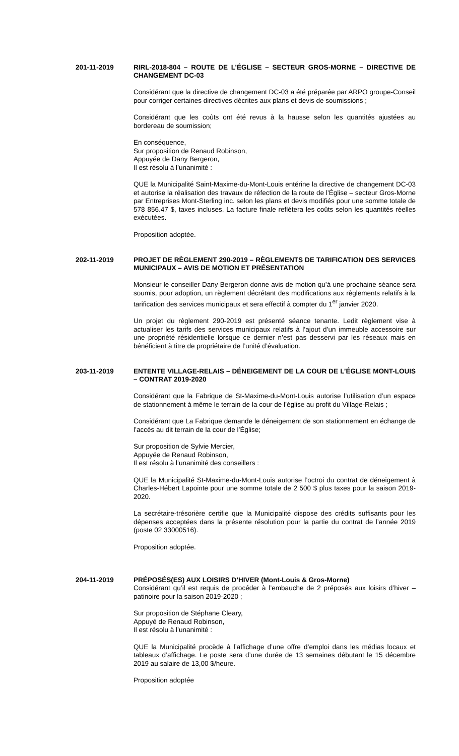201-11-2019
RIRL-2018-804 – ROUTE DE L’ÉGLISE – SECTEUR GROS-MORNE – DIRECTIVE DE CHANGEMENT DC-03
Considérant que la directive de changement DC-03 a été préparée par ARPO groupe-Conseil pour corriger certaines directives décrites aux plans et devis de soumissions ;
Considérant que les coûts ont été revus à la hausse selon les quantités ajustées au bordereau de soumission;
En conséquence,
Sur proposition de Renaud Robinson,
Appuyée de Dany Bergeron,
Il est résolu à l’unanimité :
QUE la Municipalité Saint-Maxime-du-Mont-Louis entérine la directive de changement DC-03 et autorise la réalisation des travaux de réfection de la route de l’Église – secteur Gros-Morne par Entreprises Mont-Sterling inc. selon les plans et devis modifiés pour une somme totale de 578 856.47 $, taxes incluses. La facture finale reflétera les coûts selon les quantités réelles exécutées.
Proposition adoptée.
202-11-2019
PROJET DE RÈGLEMENT 290-2019 – RÈGLEMENTS DE TARIFICATION DES SERVICES MUNICIPAUX – AVIS DE MOTION ET PRÉSENTATION
Monsieur le conseiller Dany Bergeron donne avis de motion qu’à une prochaine séance sera soumis, pour adoption, un règlement décrétant des modifications aux règlements relatifs à la tarification des services municipaux et sera effectif à compter du 1<sup>er</sup> janvier 2020.
Un projet du règlement 290-2019 est présenté séance tenante. Ledit règlement vise à actualiser les tarifs des services municipaux relatifs à l’ajout d’un immeuble accessoire sur une propriété résidentielle lorsque ce dernier n’est pas desservi par les réseaux mais en bénéficient à titre de propriétaire de l’unité d’évaluation.
203-11-2019
ENTENTE VILLAGE-RELAIS – DÉNEIGEMENT DE LA COUR DE L’ÉGLISE MONT-LOUIS – CONTRAT 2019-2020
Considérant que la Fabrique de St-Maxime-du-Mont-Louis autorise l’utilisation d’un espace de stationnement à même le terrain de la cour de l’église au profit du Village-Relais ;
Considérant que La Fabrique demande le déneigement de son stationnement en échange de l’accès au dit terrain de la cour de l’Église;
Sur proposition de Sylvie Mercier,
Appuyée de Renaud Robinson,
Il est résolu à l’unanimité des conseillers :
QUE la Municipalité St-Maxime-du-Mont-Louis autorise l’octroi du contrat de déneigement à Charles-Hébert Lapointe pour une somme totale de 2 500 $ plus taxes pour la saison 2019-2020.
La secrétaire-trésorière certifie que la Municipalité dispose des crédits suffisants pour les dépenses acceptées dans la présente résolution pour la partie du contrat de l’année 2019 (poste 02 33000516).
Proposition adoptée.
204-11-2019
PRÉPOSÉS(ES) AUX LOISIRS D’HIVER (Mont-Louis & Gros-Morne)
Considérant qu’il est requis de procéder à l’embauche de 2 préposés aux loisirs d’hiver – patinoire pour la saison 2019-2020 ;
Sur proposition de Stéphane Cleary,
Appuyé de Renaud Robinson,
Il est résolu à l’unanimité :
QUE la Municipalité procède à l’affichage d’une offre d’emploi dans les médias locaux et tableaux d’affichage. Le poste sera d’une durée de 13 semaines débutant le 15 décembre 2019 au salaire de 13,00 $/heure.
Proposition adoptée